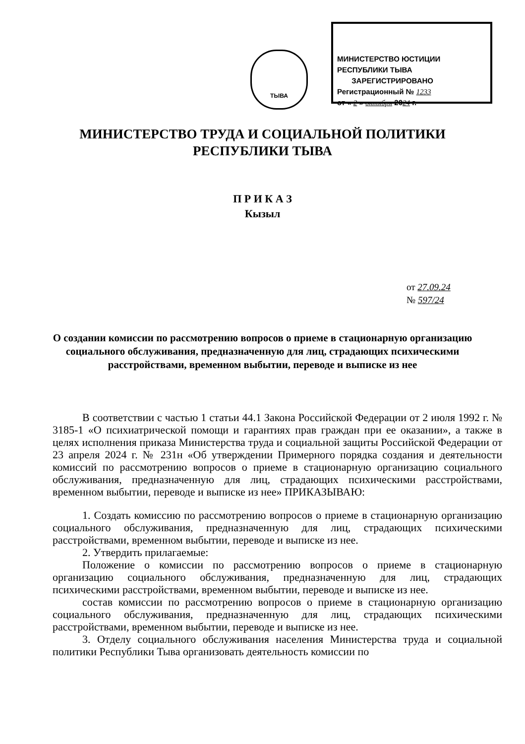ТЫВА
МИНИСТЕРСТВО ЮСТИЦИИ РЕСПУБЛИКИ ТЫВА
ЗАРЕГИСТРИРОВАНО
Регистрационный № 1233
от « 2 » октября 2024 г.
МИНИСТЕРСТВО ТРУДА И СОЦИАЛЬНОЙ ПОЛИТИКИ
РЕСПУБЛИКИ ТЫВА
П Р И К А З
Кызыл
от 27.09.24
№ 597/24
О создании комиссии по рассмотрению вопросов о приеме в стационарную организацию социального обслуживания, предназначенную для лиц, страдающих психическими расстройствами, временном выбытии, переводе и выписке из нее
В соответствии с частью 1 статьи 44.1 Закона Российской Федерации от 2 июля 1992 г. № 3185-1 «О психиатрической помощи и гарантиях прав граждан при ее оказании», а также в целях исполнения приказа Министерства труда и социальной защиты Российской Федерации от 23 апреля 2024 г. № 231н «Об утверждении Примерного порядка создания и деятельности комиссий по рассмотрению вопросов о приеме в стационарную организацию социального обслуживания, предназначенную для лиц, страдающих психическими расстройствами, временном выбытии, переводе и выписке из нее» ПРИКАЗЫВАЮ:
1. Создать комиссию по рассмотрению вопросов о приеме в стационарную организацию социального обслуживания, предназначенную для лиц, страдающих психическими расстройствами, временном выбытии, переводе и выписке из нее.
2. Утвердить прилагаемые:
Положение о комиссии по рассмотрению вопросов о приеме в стационарную организацию социального обслуживания, предназначенную для лиц, страдающих психическими расстройствами, временном выбытии, переводе и выписке из нее.
состав комиссии по рассмотрению вопросов о приеме в стационарную организацию социального обслуживания, предназначенную для лиц, страдающих психическими расстройствами, временном выбытии, переводе и выписке из нее.
3. Отделу социального обслуживания населения Министерства труда и социальной политики Республики Тыва организовать деятельность комиссии по